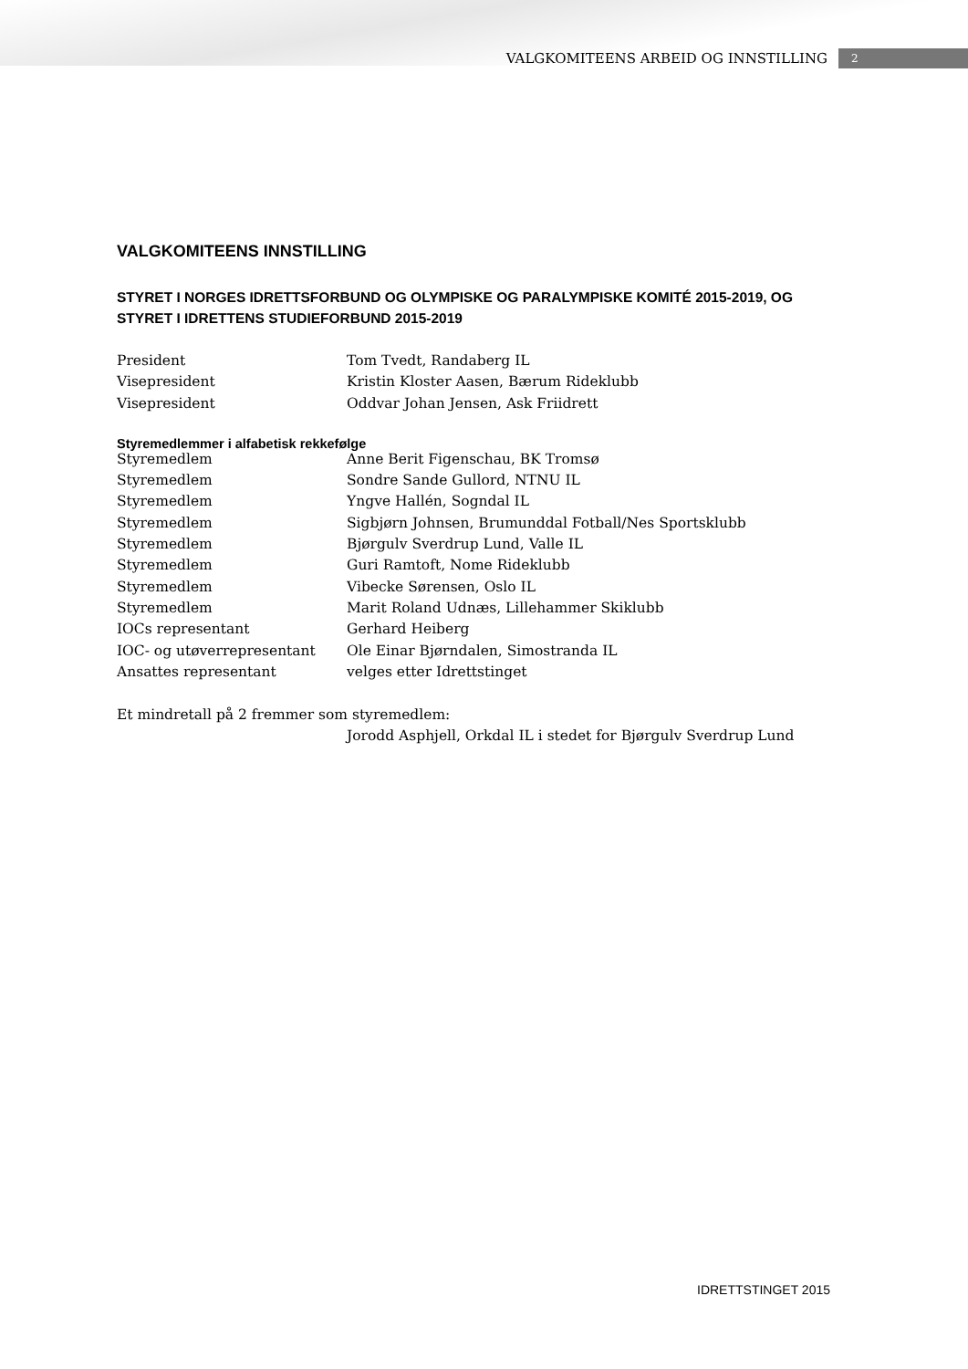VALGKOMITEENS ARBEID OG INNSTILLING 2
VALGKOMITEENS INNSTILLING
STYRET I NORGES IDRETTSFORBUND OG OLYMPISKE OG PARALYMPISKE KOMITÉ 2015-2019, OG STYRET I IDRETTENS STUDIEFORBUND 2015-2019
| President | Tom Tvedt, Randaberg IL |
| Visepresident | Kristin Kloster Aasen, Bærum Rideklubb |
| Visepresident | Oddvar Johan Jensen, Ask Friidrett |
Styremedlemmer i alfabetisk rekkefølge
| Styremedlem | Anne Berit Figenschau, BK Tromsø |
| Styremedlem | Sondre Sande Gullord, NTNU IL |
| Styremedlem | Yngve Hallén, Sogndal IL |
| Styremedlem | Sigbjørn Johnsen, Brumunddal Fotball/Nes Sportsklubb |
| Styremedlem | Bjørgulv Sverdrup Lund, Valle IL |
| Styremedlem | Guri Ramtoft, Nome Rideklubb |
| Styremedlem | Vibecke Sørensen, Oslo IL |
| Styremedlem | Marit Roland Udnæs, Lillehammer Skiklubb |
| IOCs representant | Gerhard Heiberg |
| IOC- og utøverrepresentant | Ole Einar Bjørndalen, Simostranda IL |
| Ansattes representant | velges etter Idrettstinget |
Et mindretall på 2 fremmer som styremedlem:
Jorodd Asphjell, Orkdal IL i stedet for Bjørgulv Sverdrup Lund
IDRETTSTINGET 2015